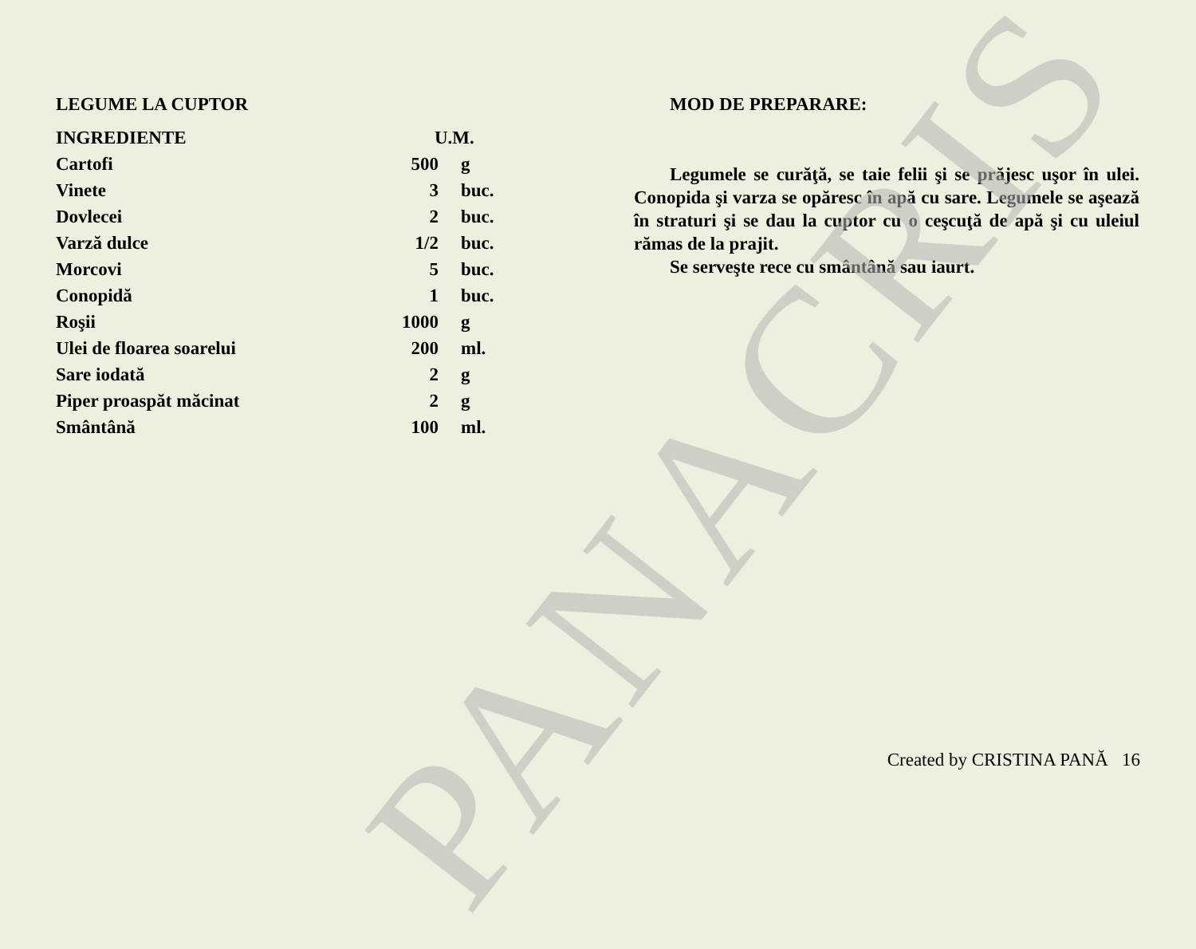LEGUME LA CUPTOR
| INGREDIENTE | U.M. | |
| Cartofi | 500 | g |
| Vinete | 3 | buc. |
| Dovlecei | 2 | buc. |
| Varză dulce | 1/2 | buc. |
| Morcovi | 5 | buc. |
| Conopidă | 1 | buc. |
| Roşii | 1000 | g |
| Ulei de floarea soarelui | 200 | ml. |
| Sare iodată | 2 | g |
| Piper proaspăt măcinat | 2 | g |
| Smântână | 100 | ml. |
MOD DE PREPARARE:
Legumele se curăţă, se taie felii şi se prăjesc uşor în ulei. Conopida şi varza se opăresc în apă cu sare. Legumele se aşează în straturi şi se dau la cuptor cu o ceşcuţă de apă şi cu uleiul rămas de la prajit.
Se serveşte rece cu smântână sau iaurt.
Created by CRISTINA PANĂ 16
PANACRIS